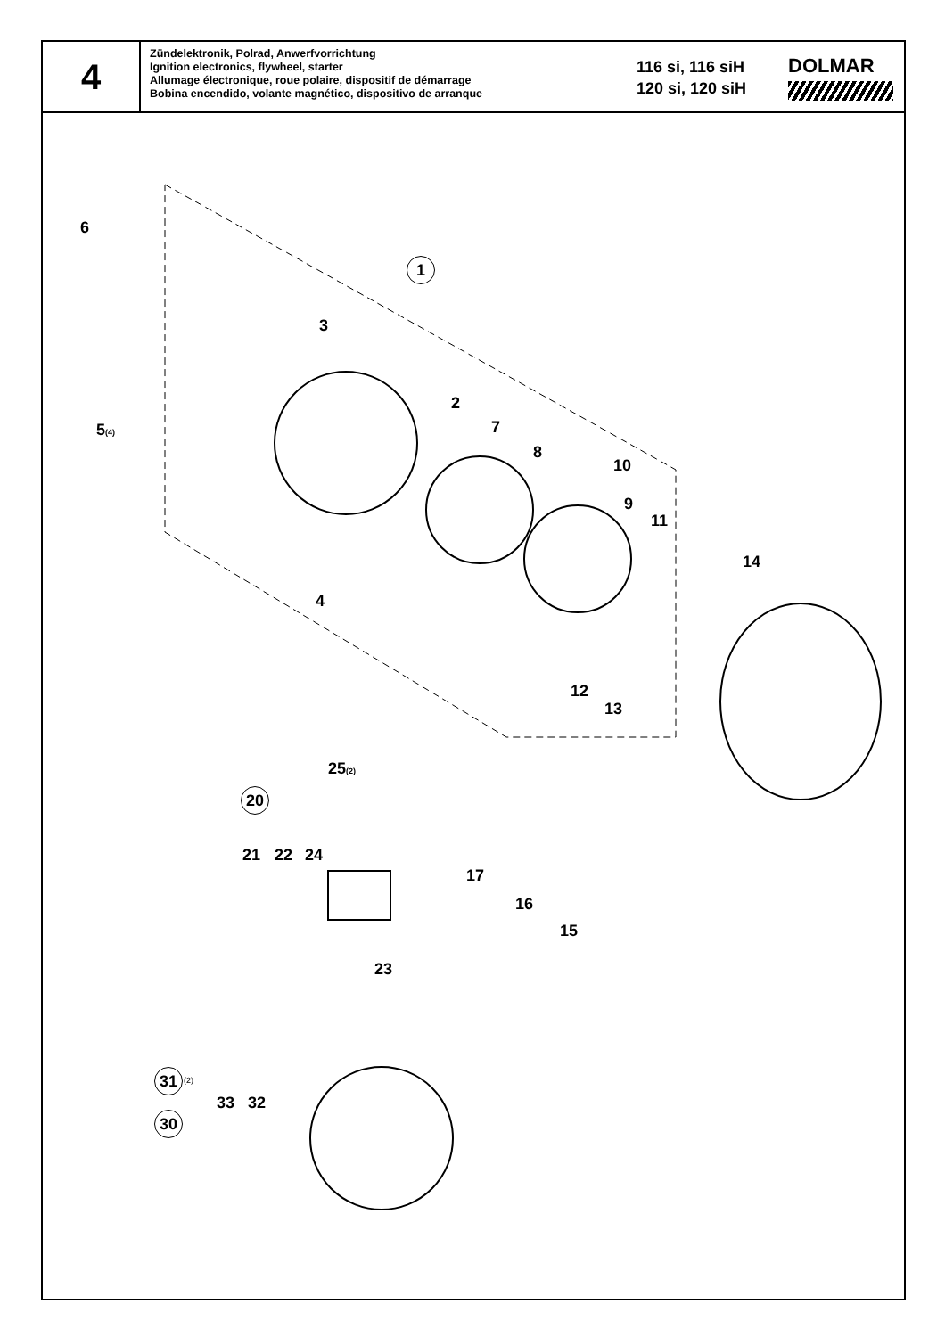4
Zündelektronik, Polrad, Anwerfvorrichtung
Ignition electronics, flywheel, starter
Allumage électronique, roue polaire, dispositif de démarrage
Bobina encendido, volante magnético, dispositivo de arranque
116 si, 116 siH
120 si, 120 siH
DOLMAR
6
1
3
2
5(4) 7
8
10
9
11
14
4
12
13
25(2)
20
21 22 24
17
16
15
23
31 (2)
33 32
30